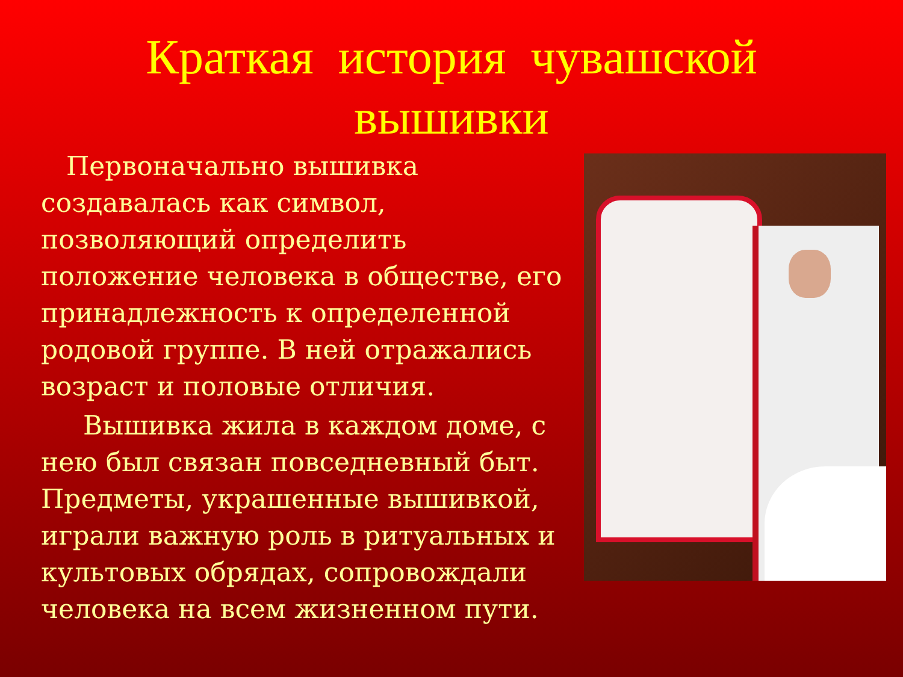Краткая история чувашской
вышивки
Первоначально вышивка создавалась как символ, позволяющий определить положение человека в обществе, его принадлежность к определенной родовой группе. В ней отражались возраст и половые отличия.
Вышивка жила в каждом доме, с нею был связан повседневный быт. Предметы, украшенные вышивкой, играли важную роль в ритуальных и культовых обрядах, сопровождали человека на всем жизненном пути.